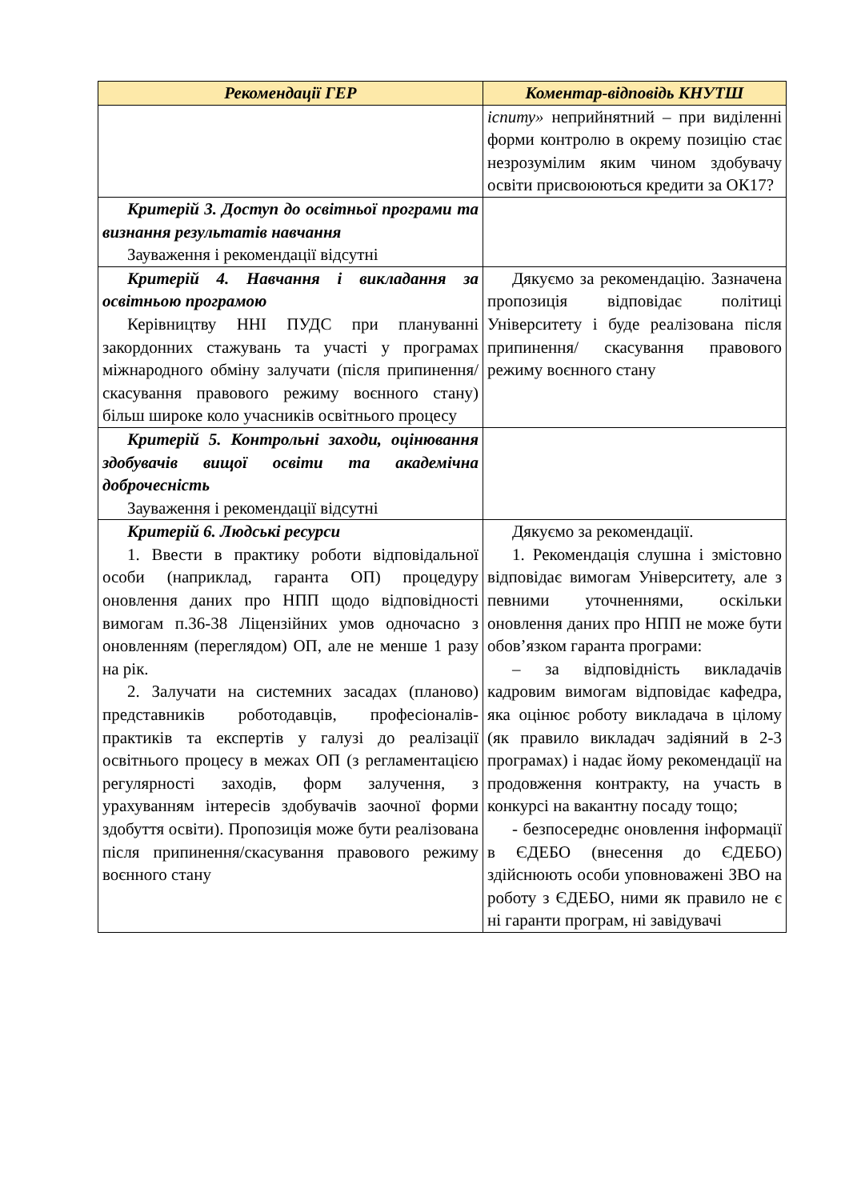| Рекомендації ГЕР | Коментар-відповідь КНУТШ |
| --- | --- |
| | іспиту» неприйнятний – при виділенні форми контролю в окрему позицію стає незрозумілим яким чином здобувачу освіти присвоюються кредити за ОК17? |
| Критерій 3. Доступ до освітньої програми та визнання результатів навчання Зауваження і рекомендації відсутні | |
| Критерій 4. Навчання і викладання за освітньою програмою Керівництву ННІ ПУДС при плануванні закордонних стажувань та участі у програмах міжнародного обміну залучати (після припинення/скасування правового режиму воєнного стану) більш широке коло учасників освітнього процесу | Дякуємо за рекомендацію. Зазначена пропозиція відповідає політиці Університету і буде реалізована після припинення/ скасування правового режиму воєнного стану |
| Критерій 5. Контрольні заходи, оцінювання здобувачів вищої освіти та академічна доброчесність Зауваження і рекомендації відсутні | |
| Критерій 6. Людські ресурси 1. Ввести в практику роботи відповідальної особи (наприклад, гаранта ОП) процедуру оновлення даних про НПП щодо відповідності вимогам п.36-38 Ліцензійних умов одночасно з оновленням (переглядом) ОП, але не менше 1 разу на рік. 2. Залучати на системних засадах (планово) представників роботодавців, професіоналів-практиків та експертів у галузі до реалізації освітнього процесу в межах ОП (з регламентацією регулярності заходів, форм залучення, з урахуванням інтересів здобувачів заочної форми здобуття освіти). Пропозиція може бути реалізована після припинення/скасування правового режиму воєнного стану | Дякуємо за рекомендації. 1. Рекомендація слушна і змістовно відповідає вимогам Університету, але з певними уточненнями, оскільки оновлення даних про НПП не може бути обов’язком гаранта програми: – за відповідність викладачів кадровим вимогам відповідає кафедра, яка оцінює роботу викладача в цілому (як правило викладач задіяний в 2-3 програмах) і надає йому рекомендації на продовження контракту, на участь в конкурсі на вакантну посаду тощо; - безпосереднє оновлення інформації в ЄДЕБО (внесення до ЄДЕБО) здійснюють особи уповноважені ЗВО на роботу з ЄДЕБО, ними як правило не є ні гаранти програм, ні завідувачі |